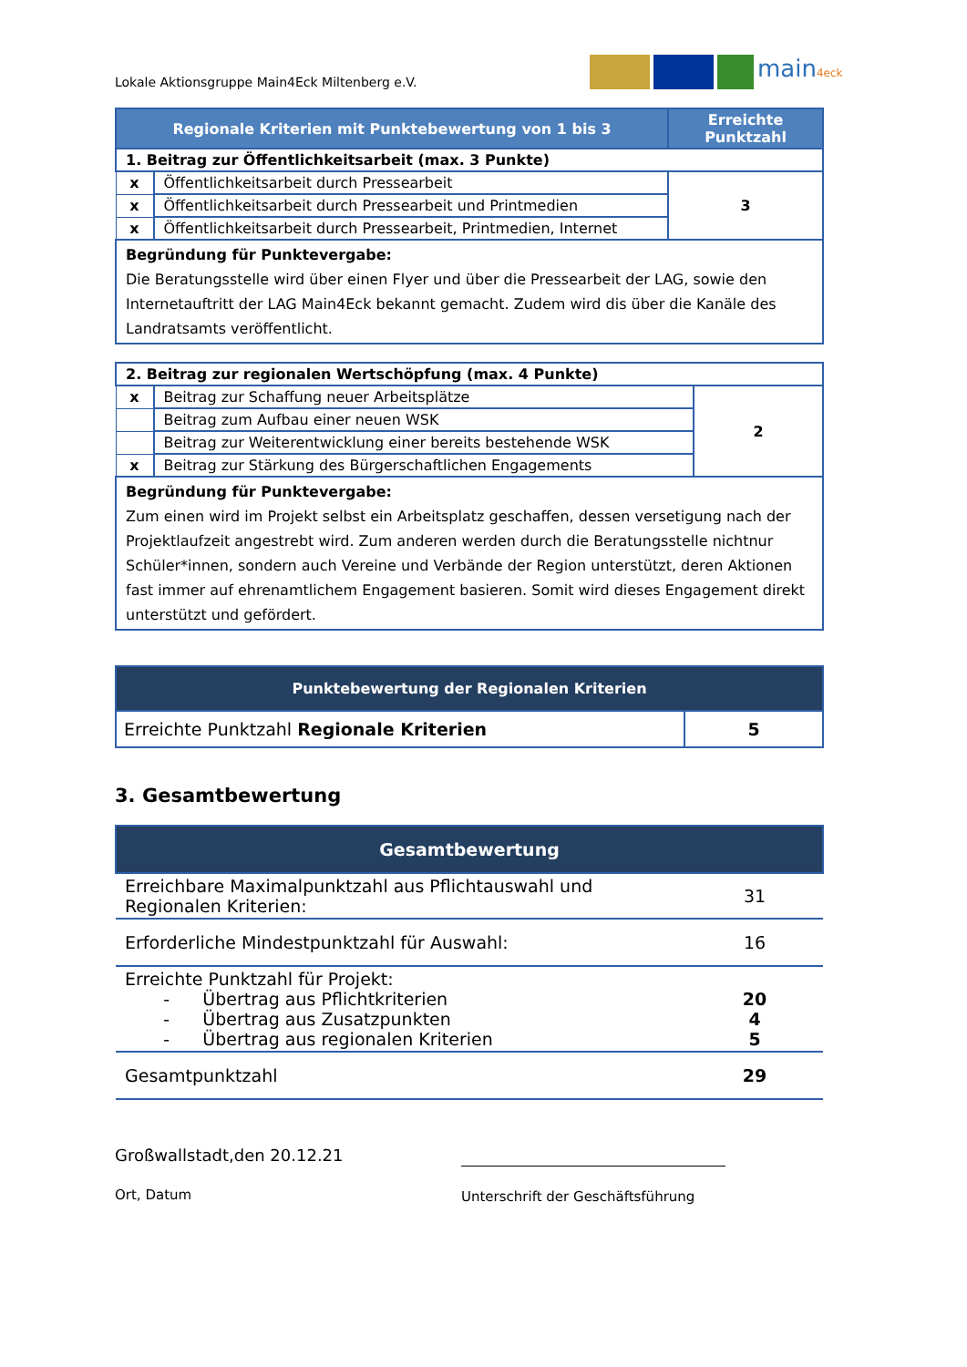Lokale Aktionsgruppe Main4Eck Miltenberg e.V.
main4eck
| Regionale Kriterien mit Punktebewertung von 1 bis 3 | | Erreichte Punktzahl |
| --- | --- | --- |
| 1. Beitrag zur Öffentlichkeitsarbeit (max. 3 Punkte) | | |
| x | Öffentlichkeitsarbeit durch Pressearbeit | 3 |
| x | Öffentlichkeitsarbeit durch Pressearbeit und Printmedien | |
| x | Öffentlichkeitsarbeit durch Pressearbeit, Printmedien, Internet | |
| Begründung für Punktevergabe: Die Beratungsstelle wird über einen Flyer und über die Pressearbeit der LAG, sowie den Internetauftritt der LAG Main4Eck bekannt gemacht. Zudem wird dis über die Kanäle des Landratsamts veröffentlicht. | | |
| 2. Beitrag zur regionalen Wertschöpfung (max. 4 Punkte) | | |
| x | Beitrag zur Schaffung neuer Arbeitsplätze | 2 |
| | Beitrag zum Aufbau einer neuen WSK | |
| | Beitrag zur Weiterentwicklung einer bereits bestehende WSK | |
| x | Beitrag zur Stärkung des Bürgerschaftlichen Engagements | |
| Begründung für Punktevergabe: Zum einen wird im Projekt selbst ein Arbeitsplatz geschaffen, dessen versetigung nach der Projektlaufzeit angestrebt wird. Zum anderen werden durch die Beratungsstelle nichtnur Schüler*innen, sondern auch Vereine und Verbände der Region unterstützt, deren Aktionen fast immer auf ehrenamtlichem Engagement basieren. Somit wird dieses Engagement direkt unterstützt und gefördert. | | |
| Punktebewertung der Regionalen Kriterien | |
| --- | --- |
| Erreichte Punktzahl Regionale Kriterien | 5 |
3. Gesamtbewertung
| Gesamtbewertung | |
| --- | --- |
| Erreichbare Maximalpunktzahl aus Pflichtauswahl und Regionalen Kriterien: | 31 |
| Erforderliche Mindestpunktzahl für Auswahl: | 16 |
| Erreichte Punktzahl für Projekt: - Übertrag aus Pflichtkriterien - Übertrag aus Zusatzpunkten - Übertrag aus regionalen Kriterien | 20 4 5 |
| Gesamtpunktzahl | 29 |
Großwallstadt,den 20.12.21
Ort, Datum
Unterschrift der Geschäftsführung